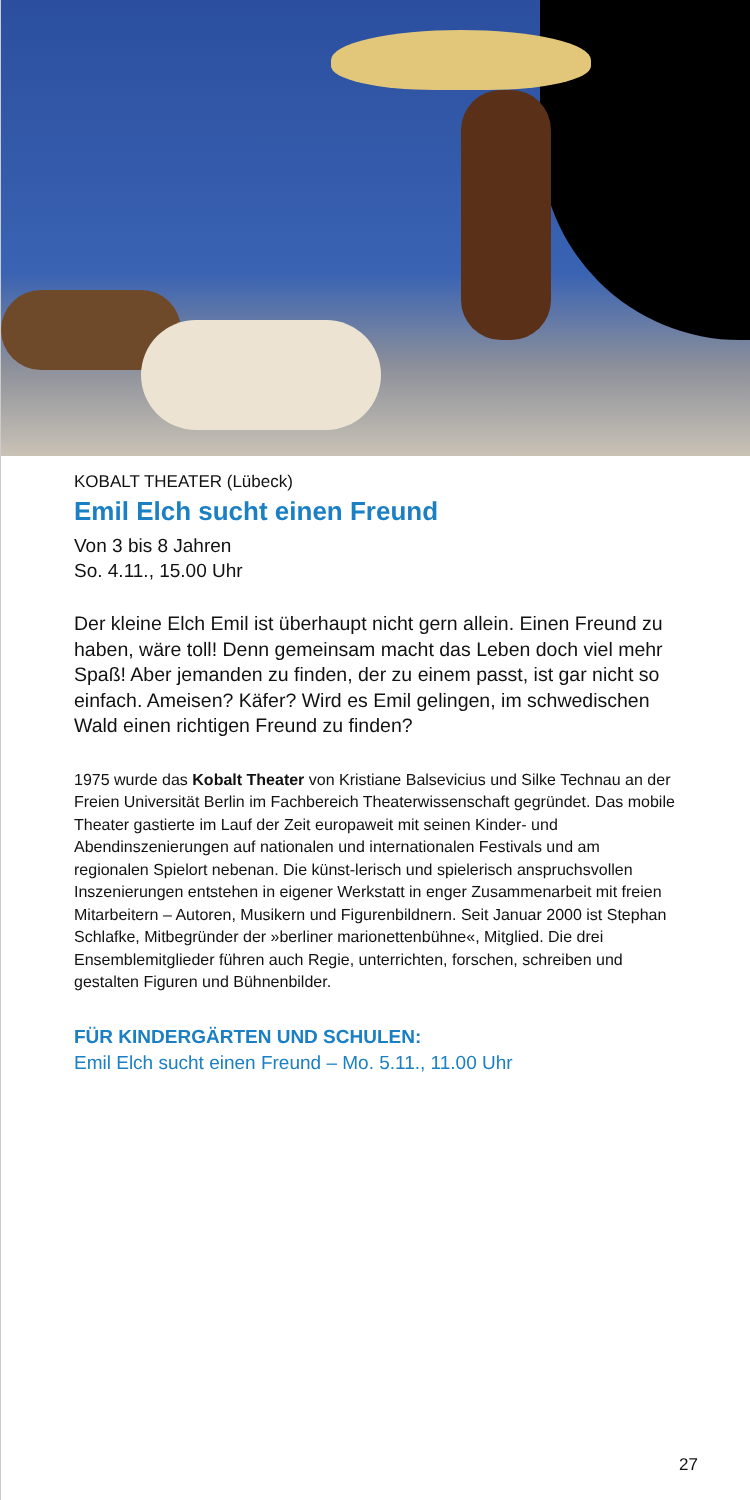KOBALT THEATER (Lübeck)
Emil Elch sucht einen Freund
Von 3 bis 8 Jahren
So. 4.11., 15.00 Uhr
Der kleine Elch Emil ist überhaupt nicht gern allein. Einen Freund zu haben, wäre toll! Denn gemeinsam macht das Leben doch viel mehr Spaß! Aber jemanden zu finden, der zu einem passt, ist gar nicht so einfach. Ameisen? Käfer? Wird es Emil gelingen, im schwedischen Wald einen richtigen Freund zu finden?
1975 wurde das Kobalt Theater von Kristiane Balsevicius und Silke Technau an der Freien Universität Berlin im Fachbereich Theater­wissenschaft gegründet. Das mobile Theater gastierte im Lauf der Zeit europaweit mit seinen Kinder- und Abendinszenierungen auf nationalen und internationalen Festivals und am regionalen Spielort nebenan. Die künst-lerisch und spielerisch anspruchsvollen Insze­nierungen entstehen in eigener Werkstatt in enger Zusammenarbeit mit freien Mitarbeitern – Autoren, Musikern und Figurenbildnern. Seit Januar 2000 ist Stephan Schlafke, Mitbegründer der »berliner mari­onettenbühne«, Mitglied. Die drei Ensemblemitglieder führen auch Regie, unterrichten, forschen, schreiben und gestalten Figuren und Bühnenbilder.
FÜR KINDERGÄRTEN UND SCHULEN:
Emil Elch sucht einen Freund – Mo. 5.11., 11.00 Uhr
27